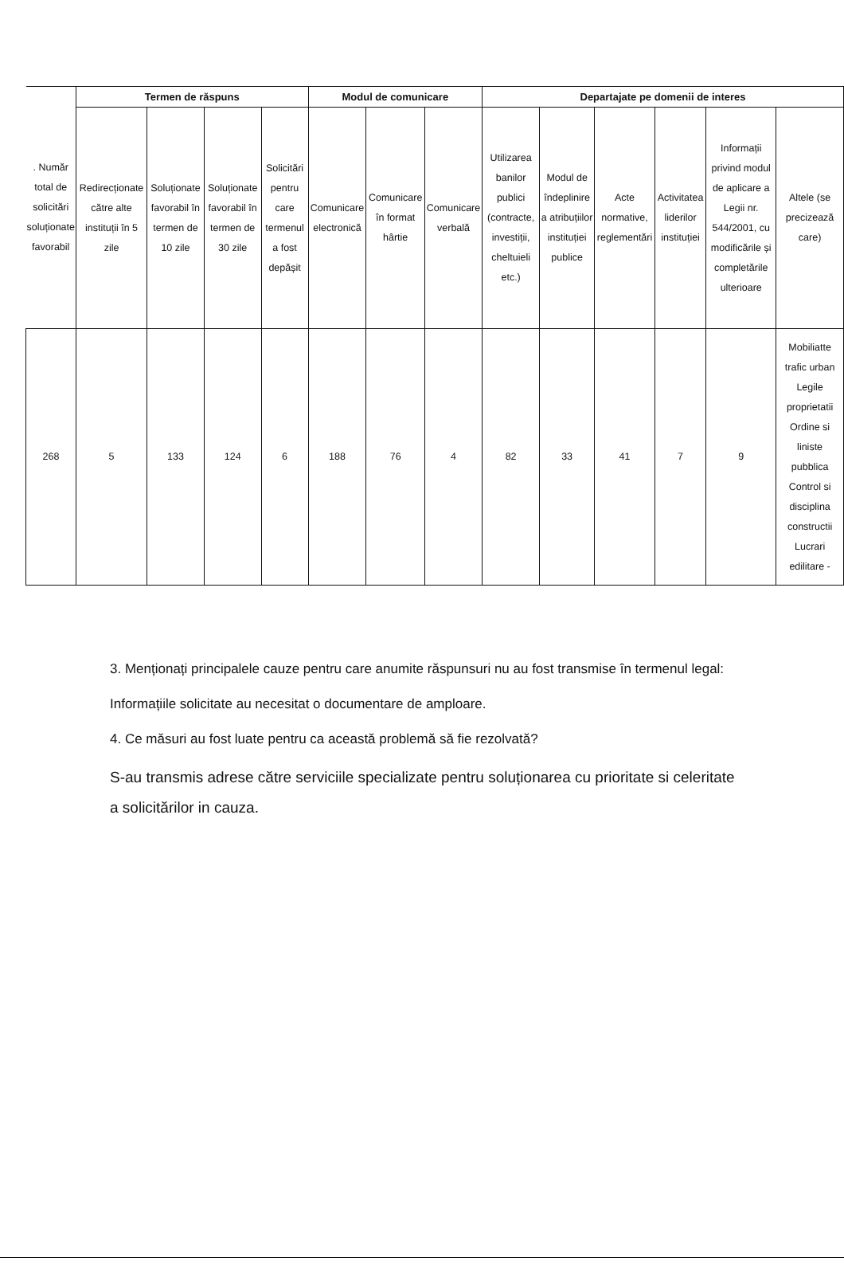| . Număr total de solicitări soluționate favorabil | Termen de răspuns | | | | Modul de comunicare | | | Departajate pe domenii de interes | | | | | |
| --- | --- | --- | --- | --- | --- | --- | --- | --- | --- | --- | --- | --- | --- |
| | Redirecționate către alte instituții în 5 zile | Soluționate favorabil în termen de 10 zile | Soluționate favorabil în termen de 30 zile | Solicitări pentru care termenul a fost depășit | Comunicare electronică | Comunicare în format hârtie | Comunicare verbală | Utilizarea banilor publici (contracte, investiții, cheltuieli etc.) | Modul de îndeplinire a atribuțiilor instituției publice | Acte normative, reglementări | Activitatea liderilor instituției | Informații privind modul de aplicare a Legii nr. 544/2001, cu modificările și completările ulterioare | Altele (se precizează care) |
| 268 | 5 | 133 | 124 | 6 | 188 | 76 | 4 | 82 | 33 | 41 | 7 | 9 | Mobiliatte trafic urban Legile proprietatii Ordine si liniste pubblica Control si disciplina constructii Lucrari edilitare - |
3. Menționați principalele cauze pentru care anumite răspunsuri nu au fost transmise în termenul legal:
Informațiile solicitate au necesitat o documentare de amploare.
4. Ce măsuri au fost luate pentru ca această problemă să fie rezolvată?
S-au transmis adrese către serviciile specializate pentru soluționarea cu prioritate si celeritate a solicitărilor in cauza.